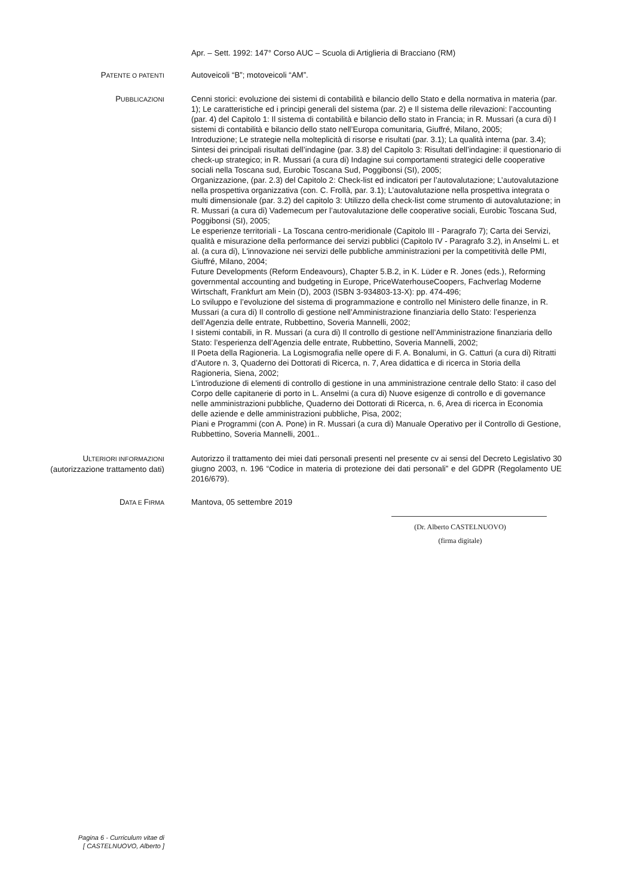Apr. – Sett. 1992: 147° Corso AUC – Scuola di Artiglieria di Bracciano (RM)
PATENTE O PATENTI
Autoveicoli “B”; motoveicoli “AM”.
PUBBLICAZIONI
Cenni storici: evoluzione dei sistemi di contabilità e bilancio dello Stato e della normativa in materia (par. 1); Le caratteristiche ed i principi generali del sistema (par. 2) e Il sistema delle rilevazioni: l’accounting (par. 4) del Capitolo 1: Il sistema di contabilità e bilancio dello stato in Francia; in R. Mussari (a cura di) I sistemi di contabilità e bilancio dello stato nell’Europa comunitaria, Giuffré, Milano, 2005;
Introduzione; Le strategie nella molteplicità di risorse e risultati (par. 3.1); La qualità interna (par. 3.4); Sintesi dei principali risultati dell’indagine (par. 3.8) del Capitolo 3: Risultati dell’indagine: il questionario di check-up strategico; in R. Mussari (a cura di) Indagine sui comportamenti strategici delle cooperative sociali nella Toscana sud, Eurobic Toscana Sud, Poggibonsi (SI), 2005;
Organizzazione, (par. 2.3) del Capitolo 2: Check-list ed indicatori per l’autovalutazione; L’autovalutazione nella prospettiva organizzativa (con. C. Frollà, par. 3.1); L’autovalutazione nella prospettiva integrata o multi dimensionale (par. 3.2) del capitolo 3: Utilizzo della check-list come strumento di autovalutazione; in R. Mussari (a cura di) Vademecum per l’autovalutazione delle cooperative sociali, Eurobic Toscana Sud, Poggibonsi (SI), 2005;
Le esperienze territoriali - La Toscana centro-meridionale (Capitolo III - Paragrafo 7); Carta dei Servizi, qualità e misurazione della performance dei servizi pubblici (Capitolo IV - Paragrafo 3.2), in Anselmi L. et al. (a cura di), L'innovazione nei servizi delle pubbliche amministrazioni per la competitività delle PMI, Giuffré, Milano, 2004;
Future Developments (Reform Endeavours), Chapter 5.B.2, in K. Lüder e R. Jones (eds.), Reforming governmental accounting and budgeting in Europe, PriceWaterhouseCoopers, Fachverlag Moderne Wirtschaft, Frankfurt am Mein (D), 2003 (ISBN 3-934803-13-X): pp. 474-496;
Lo sviluppo e l’evoluzione del sistema di programmazione e controllo nel Ministero delle finanze, in R. Mussari (a cura di) Il controllo di gestione nell’Amministrazione finanziaria dello Stato: l’esperienza dell’Agenzia delle entrate, Rubbettino, Soveria Mannelli, 2002;
I sistemi contabili, in R. Mussari (a cura di) Il controllo di gestione nell’Amministrazione finanziaria dello Stato: l’esperienza dell’Agenzia delle entrate, Rubbettino, Soveria Mannelli, 2002;
Il Poeta della Ragioneria. La Logismografia nelle opere di F. A. Bonalumi, in G. Catturi (a cura di) Ritratti d’Autore n. 3, Quaderno dei Dottorati di Ricerca, n. 7, Area didattica e di ricerca in Storia della Ragioneria, Siena, 2002;
L’introduzione di elementi di controllo di gestione in una amministrazione centrale dello Stato: il caso del Corpo delle capitanerie di porto in L. Anselmi (a cura di) Nuove esigenze di controllo e di governance nelle amministrazioni pubbliche, Quaderno dei Dottorati di Ricerca, n. 6, Area di ricerca in Economia delle aziende e delle amministrazioni pubbliche, Pisa, 2002;
Piani e Programmi (con A. Pone) in R. Mussari (a cura di) Manuale Operativo per il Controllo di Gestione, Rubbettino, Soveria Mannelli, 2001..
ULTERIORI INFORMAZIONI
(autorizzazione trattamento dati)
Autorizzo il trattamento dei miei dati personali presenti nel presente cv ai sensi del Decreto Legislativo 30 giugno 2003, n. 196 “Codice in materia di protezione dei dati personali” e del GDPR (Regolamento UE 2016/679).
DATA E FIRMA
Mantova, 05 settembre 2019
(Dr. Alberto CASTELNUOVO)
(firma digitale)
Pagina 6 - Curriculum vitae di
[ CASTELNUOVO, Alberto ]